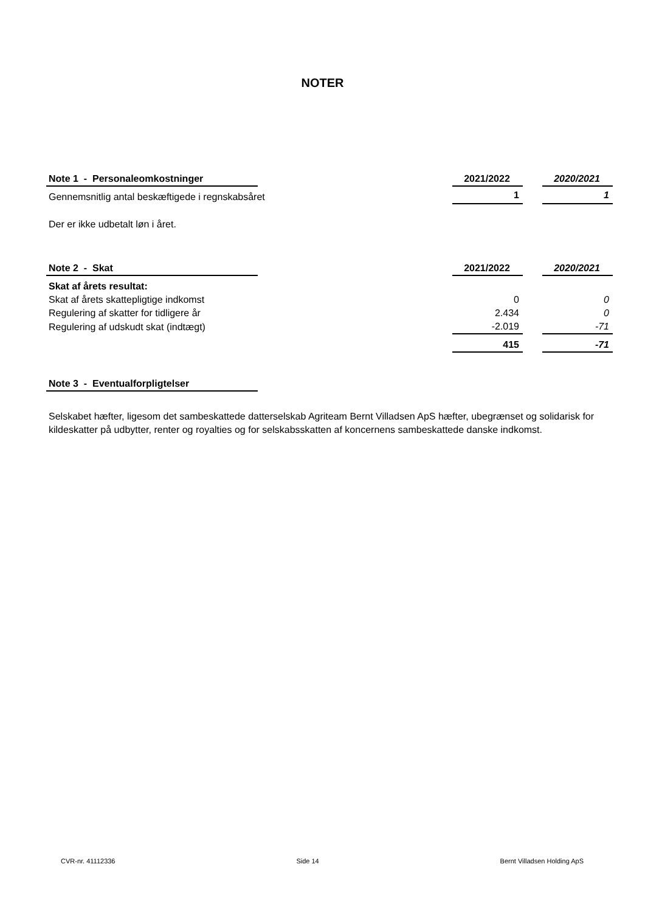NOTER
| Note 1 - Personaleomkostninger | | 2021/2022 | | 2020/2021 |
| Gennemsnitlig antal beskæftigede i regnskabsåret | | 1 | | 1 |
Der er ikke udbetalt løn i året.
| Note 2 - Skat | | 2021/2022 | | 2020/2021 |
| Skat af årets resultat: | | | | |
| Skat af årets skattepligtige indkomst | | 0 | | 0 |
| Regulering af skatter for tidligere år | | 2.434 | | 0 |
| Regulering af udskudt skat (indtægt) | | -2.019 | | -71 |
| | | 415 | | -71 |
| Note 3 - Eventualforpligtelser | |
Selskabet hæfter, ligesom det sambeskattede datterselskab Agriteam Bernt Villadsen ApS hæfter, ubegrænset og solidarisk for kildeskatter på udbytter, renter og royalties og for selskabsskatten af koncernens sambeskattede danske indkomst.
CVR-nr. 41112336 Side 14 Bernt Villadsen Holding ApS